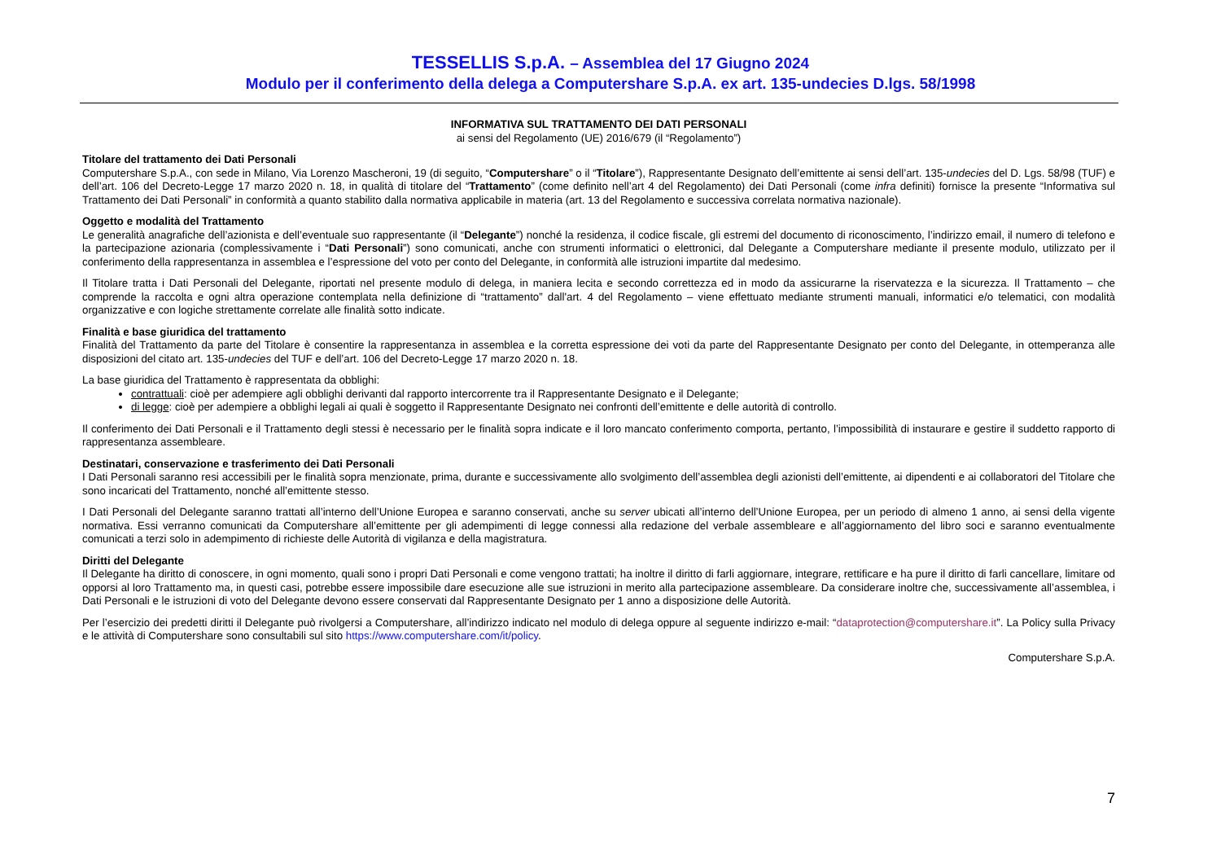TESSELLIS S.p.A. – Assemblea del 17 Giugno 2024
Modulo per il conferimento della delega a Computershare S.p.A. ex art. 135-undecies D.lgs. 58/1998
INFORMATIVA SUL TRATTAMENTO DEI DATI PERSONALI
ai sensi del Regolamento (UE) 2016/679 (il “Regolamento”)
Titolare del trattamento dei Dati Personali
Computershare S.p.A., con sede in Milano, Via Lorenzo Mascheroni, 19 (di seguito, “Computershare” o il “Titolare”), Rappresentante Designato dell’emittente ai sensi dell’art. 135-undecies del D. Lgs. 58/98 (TUF) e dell’art. 106 del Decreto-Legge 17 marzo 2020 n. 18, in qualità di titolare del “Trattamento” (come definito nell’art 4 del Regolamento) dei Dati Personali (come infra definiti) fornisce la presente “Informativa sul Trattamento dei Dati Personali” in conformità a quanto stabilito dalla normativa applicabile in materia (art. 13 del Regolamento e successiva correlata normativa nazionale).
Oggetto e modalità del Trattamento
Le generalità anagrafiche dell’azionista e dell’eventuale suo rappresentante (il “Delegante”) nonché la residenza, il codice fiscale, gli estremi del documento di riconoscimento, l’indirizzo email, il numero di telefono e la partecipazione azionaria (complessivamente i “Dati Personali”) sono comunicati, anche con strumenti informatici o elettronici, dal Delegante a Computershare mediante il presente modulo, utilizzato per il conferimento della rappresentanza in assemblea e l’espressione del voto per conto del Delegante, in conformità alle istruzioni impartite dal medesimo.
Il Titolare tratta i Dati Personali del Delegante, riportati nel presente modulo di delega, in maniera lecita e secondo correttezza ed in modo da assicurarne la riservatezza e la sicurezza. Il Trattamento – che comprende la raccolta e ogni altra operazione contemplata nella definizione di “trattamento” dall'art. 4 del Regolamento – viene effettuato mediante strumenti manuali, informatici e/o telematici, con modalità organizzative e con logiche strettamente correlate alle finalità sotto indicate.
Finalità e base giuridica del trattamento
Finalità del Trattamento da parte del Titolare è consentire la rappresentanza in assemblea e la corretta espressione dei voti da parte del Rappresentante Designato per conto del Delegante, in ottemperanza alle disposizioni del citato art. 135-undecies del TUF e dell’art. 106 del Decreto-Legge 17 marzo 2020 n. 18.
La base giuridica del Trattamento è rappresentata da obblighi:
contrattuali: cioè per adempiere agli obblighi derivanti dal rapporto intercorrente tra il Rappresentante Designato e il Delegante;
di legge: cioè per adempiere a obblighi legali ai quali è soggetto il Rappresentante Designato nei confronti dell’emittente e delle autorità di controllo.
Il conferimento dei Dati Personali e il Trattamento degli stessi è necessario per le finalità sopra indicate e il loro mancato conferimento comporta, pertanto, l’impossibilità di instaurare e gestire il suddetto rapporto di rappresentanza assembleare.
Destinatari, conservazione e trasferimento dei Dati Personali
I Dati Personali saranno resi accessibili per le finalità sopra menzionate, prima, durante e successivamente allo svolgimento dell’assemblea degli azionisti dell’emittente, ai dipendenti e ai collaboratori del Titolare che sono incaricati del Trattamento, nonché all’emittente stesso.
I Dati Personali del Delegante saranno trattati all’interno dell’Unione Europea e saranno conservati, anche su server ubicati all’interno dell’Unione Europea, per un periodo di almeno 1 anno, ai sensi della vigente normativa. Essi verranno comunicati da Computershare all’emittente per gli adempimenti di legge connessi alla redazione del verbale assembleare e all’aggiornamento del libro soci e saranno eventualmente comunicati a terzi solo in adempimento di richieste delle Autorità di vigilanza e della magistratura.
Diritti del Delegante
Il Delegante ha diritto di conoscere, in ogni momento, quali sono i propri Dati Personali e come vengono trattati; ha inoltre il diritto di farli aggiornare, integrare, rettificare e ha pure il diritto di farli cancellare, limitare od opporsi al loro Trattamento ma, in questi casi, potrebbe essere impossibile dare esecuzione alle sue istruzioni in merito alla partecipazione assembleare. Da considerare inoltre che, successivamente all’assemblea, i Dati Personali e le istruzioni di voto del Delegante devono essere conservati dal Rappresentante Designato per 1 anno a disposizione delle Autorità.
Per l’esercizio dei predetti diritti il Delegante può rivolgersi a Computershare, all’indirizzo indicato nel modulo di delega oppure al seguente indirizzo e-mail: “dataprotection@computershare.it”. La Policy sulla Privacy e le attività di Computershare sono consultabili sul sito https://www.computershare.com/it/policy.
Computershare S.p.A.
7